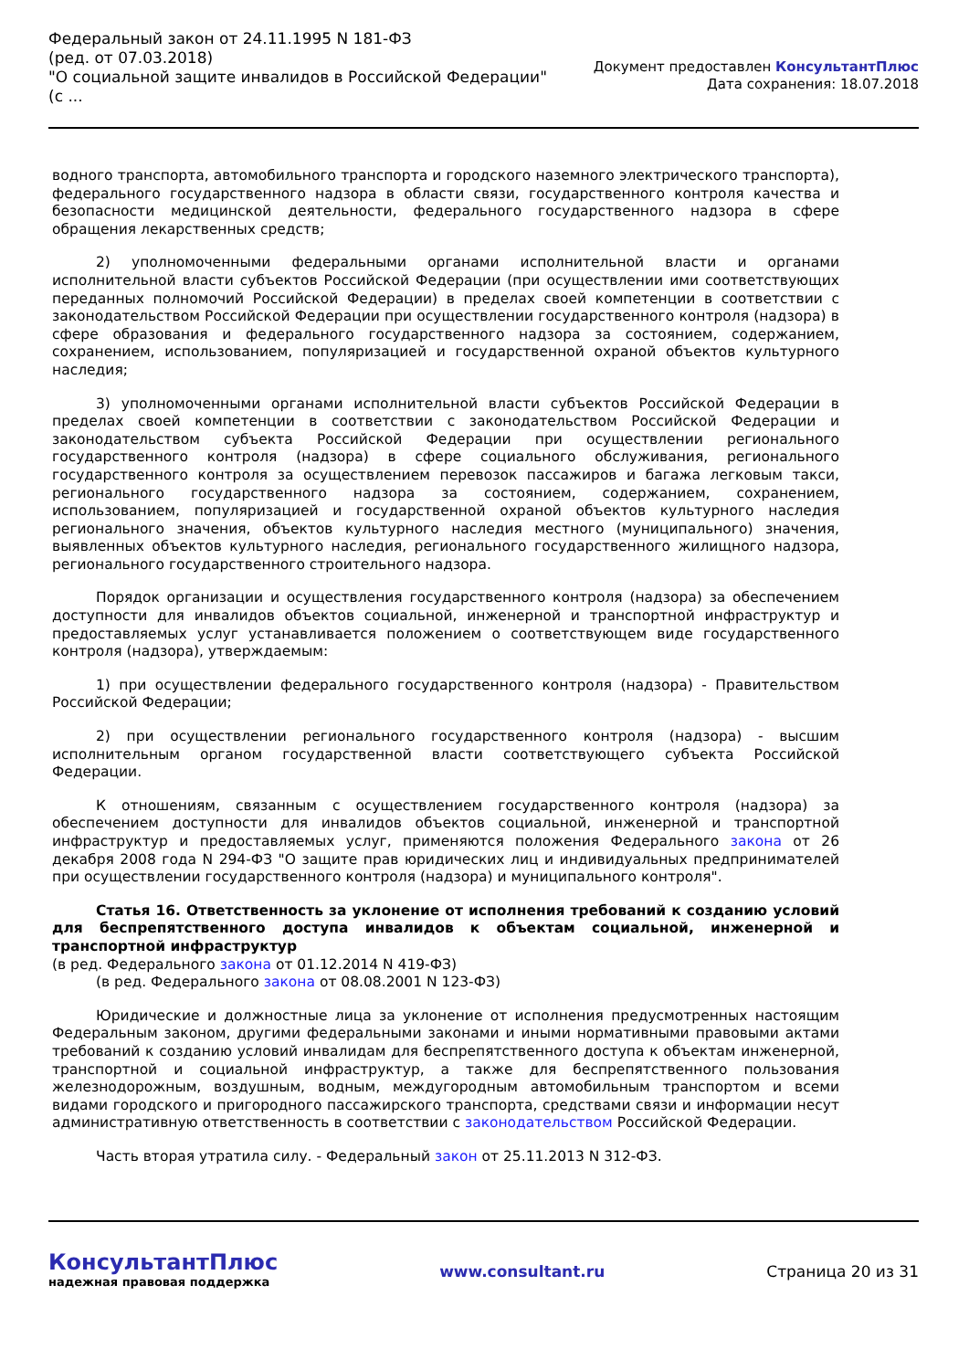Федеральный закон от 24.11.1995 N 181-ФЗ
(ред. от 07.03.2018)
"О социальной защите инвалидов в Российской Федерации"
(с ...
Документ предоставлен КонсультантПлюс
Дата сохранения: 18.07.2018
водного транспорта, автомобильного транспорта и городского наземного электрического транспорта), федерального государственного надзора в области связи, государственного контроля качества и безопасности медицинской деятельности, федерального государственного надзора в сфере обращения лекарственных средств;
2) уполномоченными федеральными органами исполнительной власти и органами исполнительной власти субъектов Российской Федерации (при осуществлении ими соответствующих переданных полномочий Российской Федерации) в пределах своей компетенции в соответствии с законодательством Российской Федерации при осуществлении государственного контроля (надзора) в сфере образования и федерального государственного надзора за состоянием, содержанием, сохранением, использованием, популяризацией и государственной охраной объектов культурного наследия;
3) уполномоченными органами исполнительной власти субъектов Российской Федерации в пределах своей компетенции в соответствии с законодательством Российской Федерации и законодательством субъекта Российской Федерации при осуществлении регионального государственного контроля (надзора) в сфере социального обслуживания, регионального государственного контроля за осуществлением перевозок пассажиров и багажа легковым такси, регионального государственного надзора за состоянием, содержанием, сохранением, использованием, популяризацией и государственной охраной объектов культурного наследия регионального значения, объектов культурного наследия местного (муниципального) значения, выявленных объектов культурного наследия, регионального государственного жилищного надзора, регионального государственного строительного надзора.
Порядок организации и осуществления государственного контроля (надзора) за обеспечением доступности для инвалидов объектов социальной, инженерной и транспортной инфраструктур и предоставляемых услуг устанавливается положением о соответствующем виде государственного контроля (надзора), утверждаемым:
1) при осуществлении федерального государственного контроля (надзора) - Правительством Российской Федерации;
2) при осуществлении регионального государственного контроля (надзора) - высшим исполнительным органом государственной власти соответствующего субъекта Российской Федерации.
К отношениям, связанным с осуществлением государственного контроля (надзора) за обеспечением доступности для инвалидов объектов социальной, инженерной и транспортной инфраструктур и предоставляемых услуг, применяются положения Федерального закона от 26 декабря 2008 года N 294-ФЗ "О защите прав юридических лиц и индивидуальных предпринимателей при осуществлении государственного контроля (надзора) и муниципального контроля".
Статья 16. Ответственность за уклонение от исполнения требований к созданию условий для беспрепятственного доступа инвалидов к объектам социальной, инженерной и транспортной инфраструктур
(в ред. Федерального закона от 01.12.2014 N 419-ФЗ)
(в ред. Федерального закона от 08.08.2001 N 123-ФЗ)
Юридические и должностные лица за уклонение от исполнения предусмотренных настоящим Федеральным законом, другими федеральными законами и иными нормативными правовыми актами требований к созданию условий инвалидам для беспрепятственного доступа к объектам инженерной, транспортной и социальной инфраструктур, а также для беспрепятственного пользования железнодорожным, воздушным, водным, междугородным автомобильным транспортом и всеми видами городского и пригородного пассажирского транспорта, средствами связи и информации несут административную ответственность в соответствии с законодательством Российской Федерации.
Часть вторая утратила силу. - Федеральный закон от 25.11.2013 N 312-ФЗ.
КонсультантПлюс
надежная правовая поддержка
www.consultant.ru Страница 20 из 31